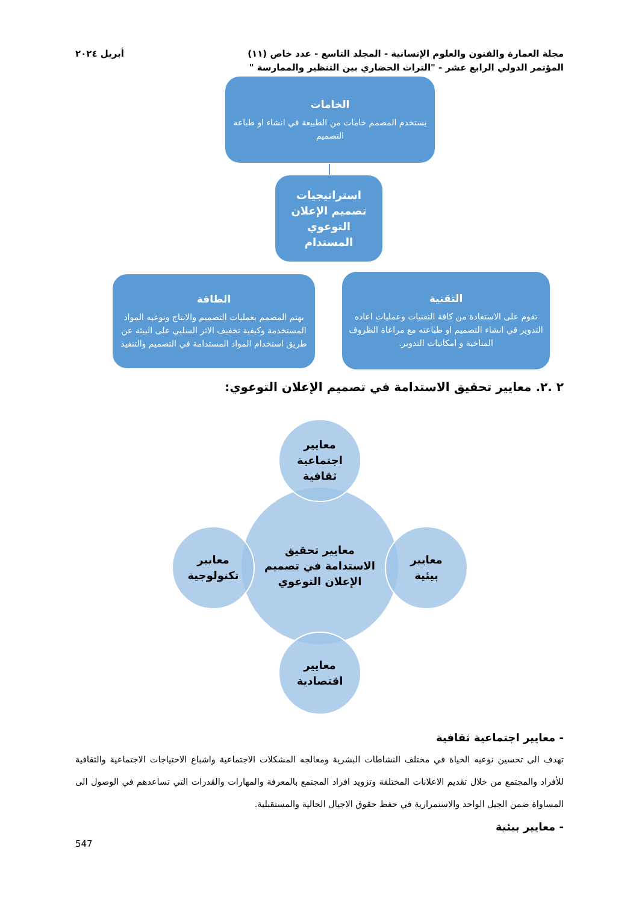مجلة العمارة والفنون والعلوم الإنسانية - المجلد التاسع - عدد خاص (١١)
المؤتمر الدولي الرابع عشر - "التراث الحضاري بين التنظير والممارسة "
أبريل ٢٠٢٤
الخامات
يستخدم المصمم خامات من الطبيعة في انشاء او طباعه التصميم
استراتيجيات تصميم الإعلان التوعوي المستدام
التقنية
تقوم على الاستفادة من كافة التقنيات وعمليات اعاده التدوير في انشاء التصميم او طباعته مع مراعاة الظروف المناخية و امكانيات التدوير.
الطاقة
يهتم المصمم بعمليات التصميم والانتاج ونوعيه المواد المستخدمة وكيفية تخفيف الاثر السلبي على البيئة عن طريق استخدام المواد المستدامة في التصميم والتنفيذ
٢ .٢. معايير تحقيق الاستدامة في تصميم الإعلان التوعوي:
معايير تحقيق
الاستدامة في تصميم
الإعلان التوعوي
معايير
اجتماعية
ثقافية
معايير
بيئية
معايير
تكنولوجية
معايير
اقتصادية
- معايير اجتماعية ثقافية
تهدف الى تحسين نوعيه الحياة في مختلف النشاطات البشرية ومعالجه المشكلات الاجتماعية واشباع الاحتياجات الاجتماعية والثقافية للأفراد والمجتمع من خلال تقديم الاعلانات المختلفة وتزويد افراد المجتمع بالمعرفة والمهارات والقدرات التي تساعدهم في الوصول الى المساواة ضمن الجيل الواحد والاستمرارية في حفظ حقوق الاجيال الحالية والمستقبلية.
- معايير بيئية
547